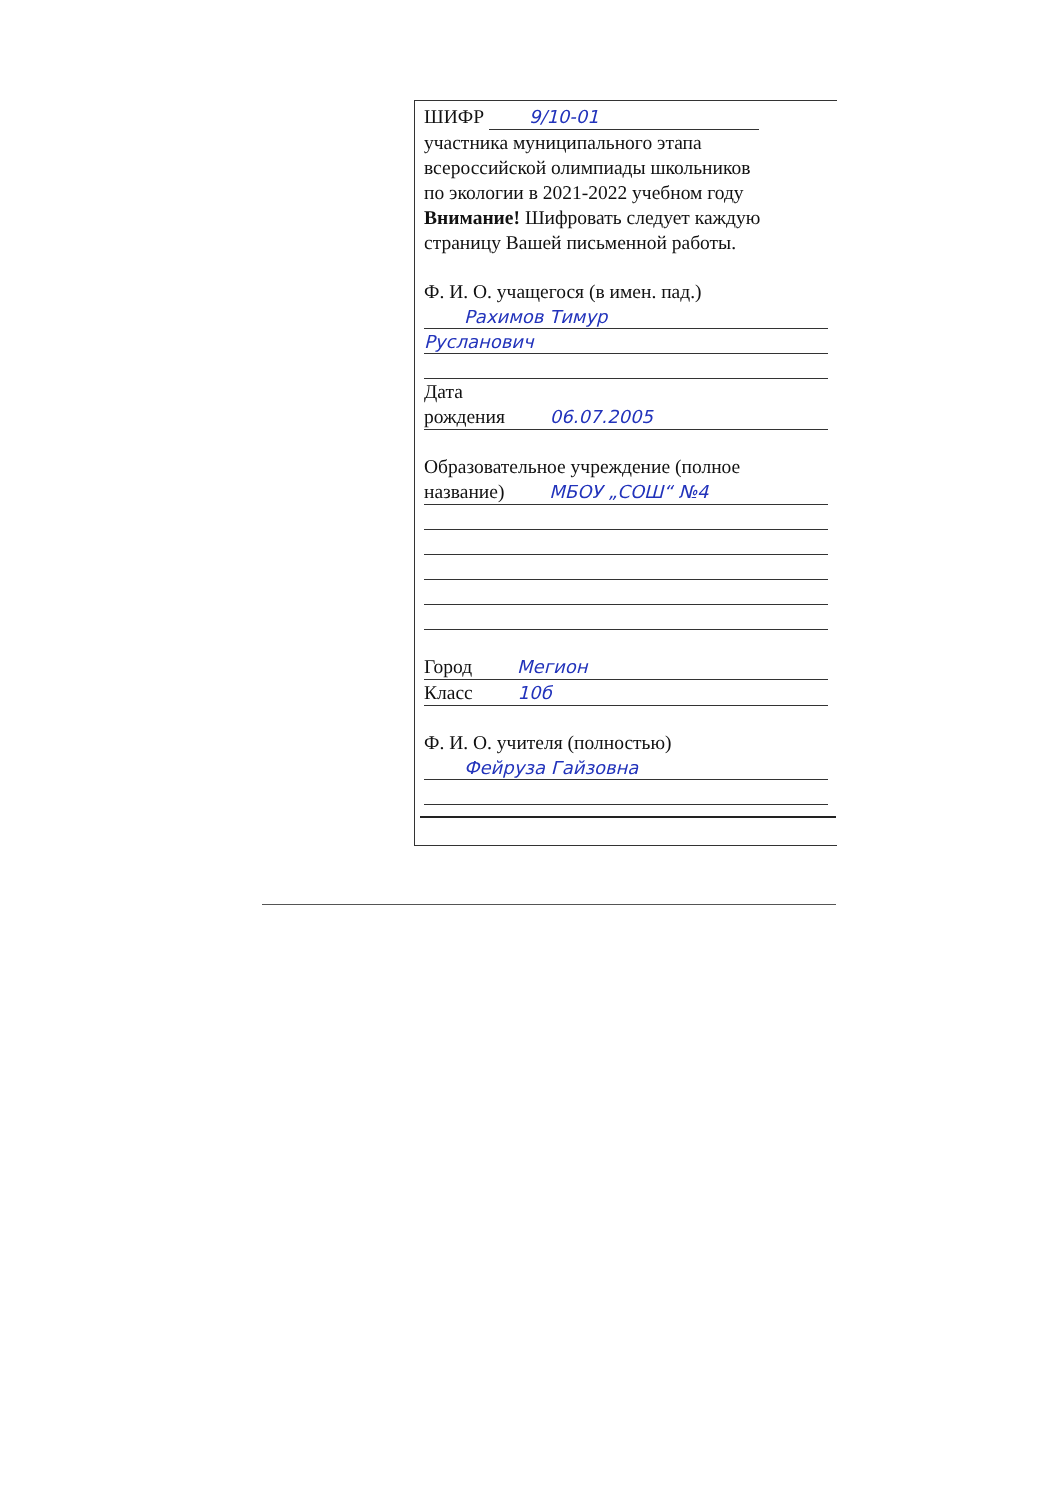ШИФР 9/10-01
участника муниципального этапа
всероссийской олимпиады школьников
по экологии в 2021-2022 учебном году
Внимание! Шифровать следует каждую
страницу Вашей письменной работы.
Ф. И. О. учащегося (в имен. пад.)
Рахимов Тимур
Русланович
Дата
рождения 06.07.2005
Образовательное учреждение (полное
название) МБОУ „СОШ“ №4
Город Мегион
Класс 10б
Ф. И. О. учителя (полностью)
Фейруза Гайзовна